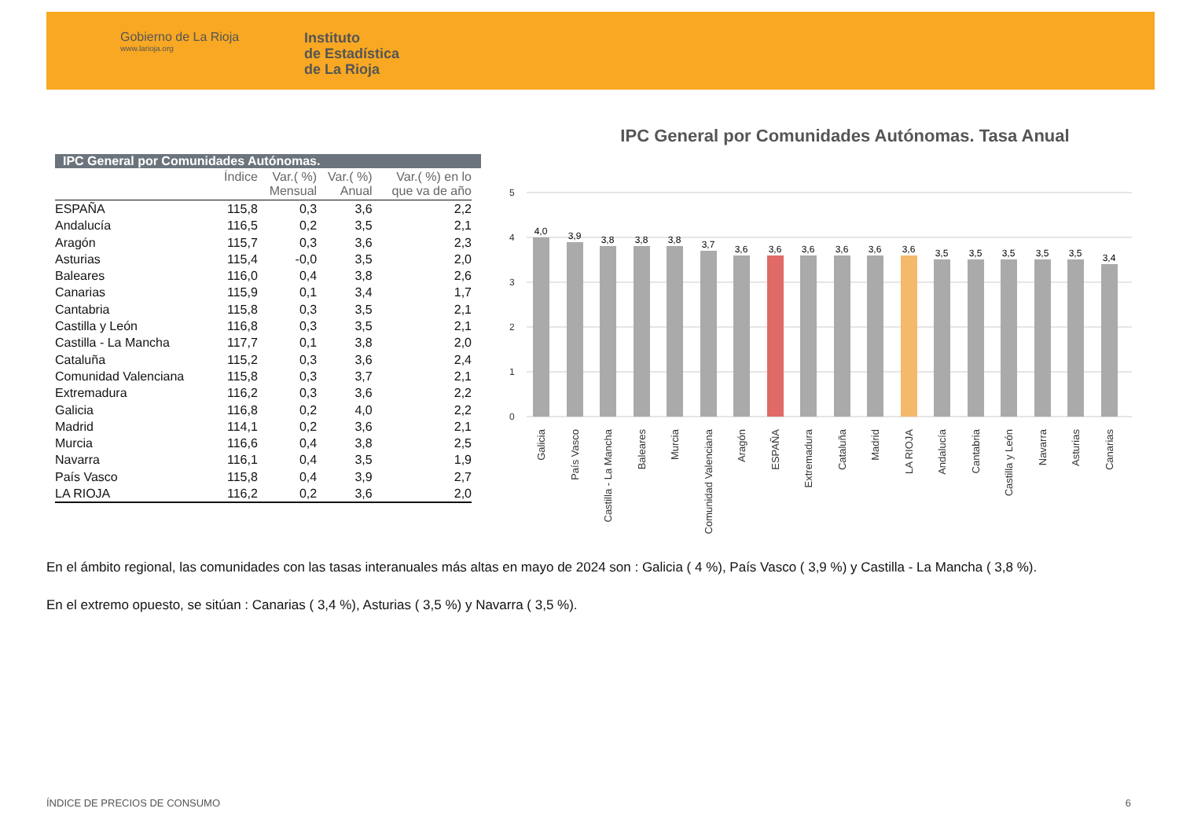Gobierno de La Rioja
www.larioja.org
Instituto
de Estadística
de La Rioja
IPC General por Comunidades Autónomas.
| | Índice | Var.( %) Mensual | Var.( %) Anual | Var.( %) en lo que va de año |
| --- | --- | --- | --- | --- |
| ESPAÑA | 115,8 | 0,3 | 3,6 | 2,2 |
| Andalucía | 116,5 | 0,2 | 3,5 | 2,1 |
| Aragón | 115,7 | 0,3 | 3,6 | 2,3 |
| Asturias | 115,4 | -0,0 | 3,5 | 2,0 |
| Baleares | 116,0 | 0,4 | 3,8 | 2,6 |
| Canarias | 115,9 | 0,1 | 3,4 | 1,7 |
| Cantabria | 115,8 | 0,3 | 3,5 | 2,1 |
| Castilla y León | 116,8 | 0,3 | 3,5 | 2,1 |
| Castilla - La Mancha | 117,7 | 0,1 | 3,8 | 2,0 |
| Cataluña | 115,2 | 0,3 | 3,6 | 2,4 |
| Comunidad Valenciana | 115,8 | 0,3 | 3,7 | 2,1 |
| Extremadura | 116,2 | 0,3 | 3,6 | 2,2 |
| Galicia | 116,8 | 0,2 | 4,0 | 2,2 |
| Madrid | 114,1 | 0,2 | 3,6 | 2,1 |
| Murcia | 116,6 | 0,4 | 3,8 | 2,5 |
| Navarra | 116,1 | 0,4 | 3,5 | 1,9 |
| País Vasco | 115,8 | 0,4 | 3,9 | 2,7 |
| LA RIOJA | 116,2 | 0,2 | 3,6 | 2,0 |
IPC General por Comunidades Autónomas. Tasa Anual
5
4
3
2
1
0
4,0
3,9
3,8
3,8
3,8
3,7
3,6
3,6
3,6
3,6
3,6
3,6
3,5
3,5
3,5
3,5
3,5
3,4
Galicia
País Vasco
Castilla - La Mancha
Baleares
Murcia
Comunidad Valenciana
Aragón
ESPAÑA
Extremadura
Cataluña
Madrid
LA RIOJA
Andalucía
Cantabria
Castilla y León
Navarra
Asturias
Canarias
En el ámbito regional, las comunidades con las tasas interanuales más altas en mayo de 2024 son : Galicia ( 4 %), País Vasco ( 3,9 %) y Castilla - La Mancha ( 3,8 %).
En el extremo opuesto, se sitúan : Canarias ( 3,4 %), Asturias ( 3,5 %) y Navarra ( 3,5 %).
ÍNDICE DE PRECIOS DE CONSUMO 6